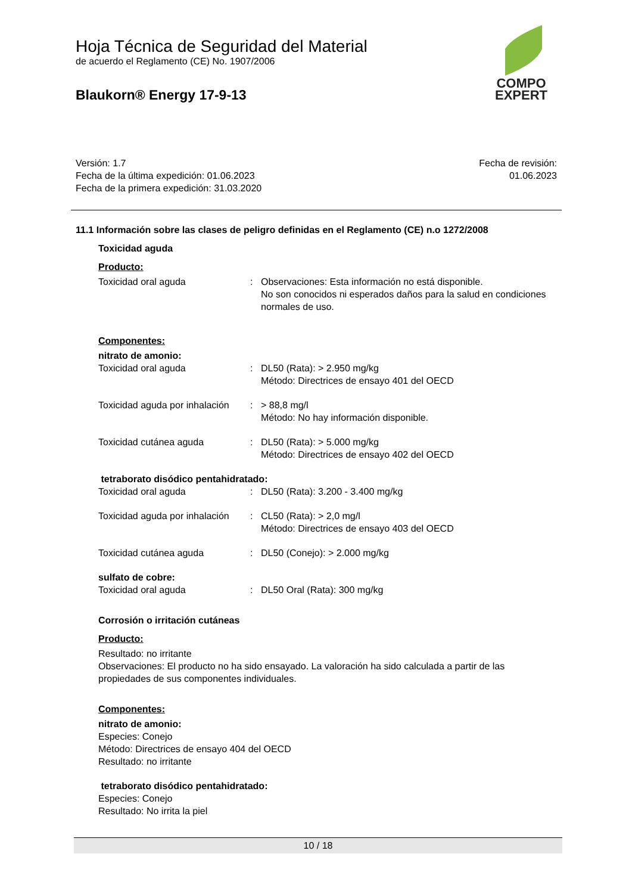COMPO
EXPERT
Hoja Técnica de Seguridad del Material
de acuerdo el Reglamento (CE) No. 1907/2006
Blaukorn® Energy 17-9-13
Versión: 1.7
Fecha de la última expedición: 01.06.2023
Fecha de la primera expedición: 31.03.2020
Fecha de revisión:
01.06.2023
11.1 Información sobre las clases de peligro definidas en el Reglamento (CE) n.o 1272/2008
Toxicidad aguda
Producto:
Toxicidad oral aguda : Observaciones: Esta información no está disponible.
No son conocidos ni esperados daños para la salud en condiciones normales de uso.
Componentes:
nitrato de amonio:
Toxicidad oral aguda : DL50 (Rata): > 2.950 mg/kg
Método: Directrices de ensayo 401 del OECD
Toxicidad aguda por inhalación
: > 88,8 mg/l
Método: No hay información disponible.
Toxicidad cutánea aguda : DL50 (Rata): > 5.000 mg/kg
Método: Directrices de ensayo 402 del OECD
tetraborato disódico pentahidratado:
Toxicidad oral aguda : DL50 (Rata): 3.200 - 3.400 mg/kg
Toxicidad aguda por inhalación
: CL50 (Rata): > 2,0 mg/l
Método: Directrices de ensayo 403 del OECD
Toxicidad cutánea aguda : DL50 (Conejo): > 2.000 mg/kg
sulfato de cobre:
Toxicidad oral aguda : DL50 Oral (Rata): 300 mg/kg
Corrosión o irritación cutáneas
Producto:
Resultado: no irritante
Observaciones: El producto no ha sido ensayado. La valoración ha sido calculada a partir de las propiedades de sus componentes individuales.
Componentes:
nitrato de amonio:
Especies: Conejo
Método: Directrices de ensayo 404 del OECD
Resultado: no irritante
tetraborato disódico pentahidratado:
Especies: Conejo
Resultado: No irrita la piel
10 / 18